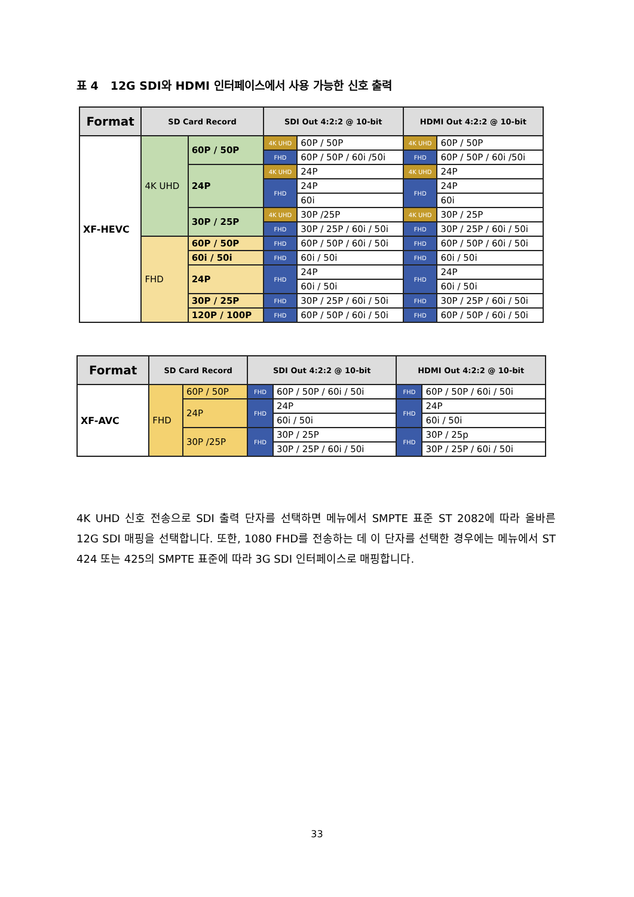표 4 12G SDI와 HDMI 인터페이스에서 사용 가능한 신호 출력
| Format | SD Card Record | | SDI Out 4:2:2 @ 10-bit | | HDMI Out 4:2:2 @ 10-bit | |
| --- | --- | --- | --- | --- | --- | --- |
| XF-HEVC | 4K UHD | 60P / 50P | 4K UHD | 60P / 50P | 4K UHD | 60P / 50P |
| | | | FHD | 60P / 50P / 60i /50i | FHD | 60P / 50P / 60i /50i |
| | | 24P | 4K UHD | 24P | 4K UHD | 24P |
| | | | FHD | 24P | FHD | 24P |
| | | | | 60i | | 60i |
| | | 30P / 25P | 4K UHD | 30P /25P | 4K UHD | 30P / 25P |
| | | | FHD | 30P / 25P / 60i / 50i | FHD | 30P / 25P / 60i / 50i |
| | FHD | 60P / 50P | FHD | 60P / 50P / 60i / 50i | FHD | 60P / 50P / 60i / 50i |
| | | 60i / 50i | FHD | 60i / 50i | FHD | 60i / 50i |
| | | 24P | FHD | 24P | FHD | 24P |
| | | | | 60i / 50i | | 60i / 50i |
| | | 30P / 25P | FHD | 30P / 25P / 60i / 50i | FHD | 30P / 25P / 60i / 50i |
| | | 120P / 100P | FHD | 60P / 50P / 60i / 50i | FHD | 60P / 50P / 60i / 50i |
| Format | SD Card Record | | SDI Out 4:2:2 @ 10-bit | | HDMI Out 4:2:2 @ 10-bit | |
| --- | --- | --- | --- | --- | --- | --- |
| XF-AVC | FHD | 60P / 50P | FHD | 60P / 50P / 60i / 50i | FHD | 60P / 50P / 60i / 50i |
| | | 24P | FHD | 24P | FHD | 24P |
| | | | | 60i / 50i | | 60i / 50i |
| | | 30P /25P | FHD | 30P / 25P | FHD | 30P / 25p |
| | | | | 30P / 25P / 60i / 50i | | 30P / 25P / 60i / 50i |
4K UHD 신호 전송으로 SDI 출력 단자를 선택하면 메뉴에서 SMPTE 표준 ST 2082에 따라 올바른 12G SDI 매핑을 선택합니다. 또한, 1080 FHD를 전송하는 데 이 단자를 선택한 경우에는 메뉴에서 ST 424 또는 425의 SMPTE 표준에 따라 3G SDI 인터페이스로 매핑합니다.
33